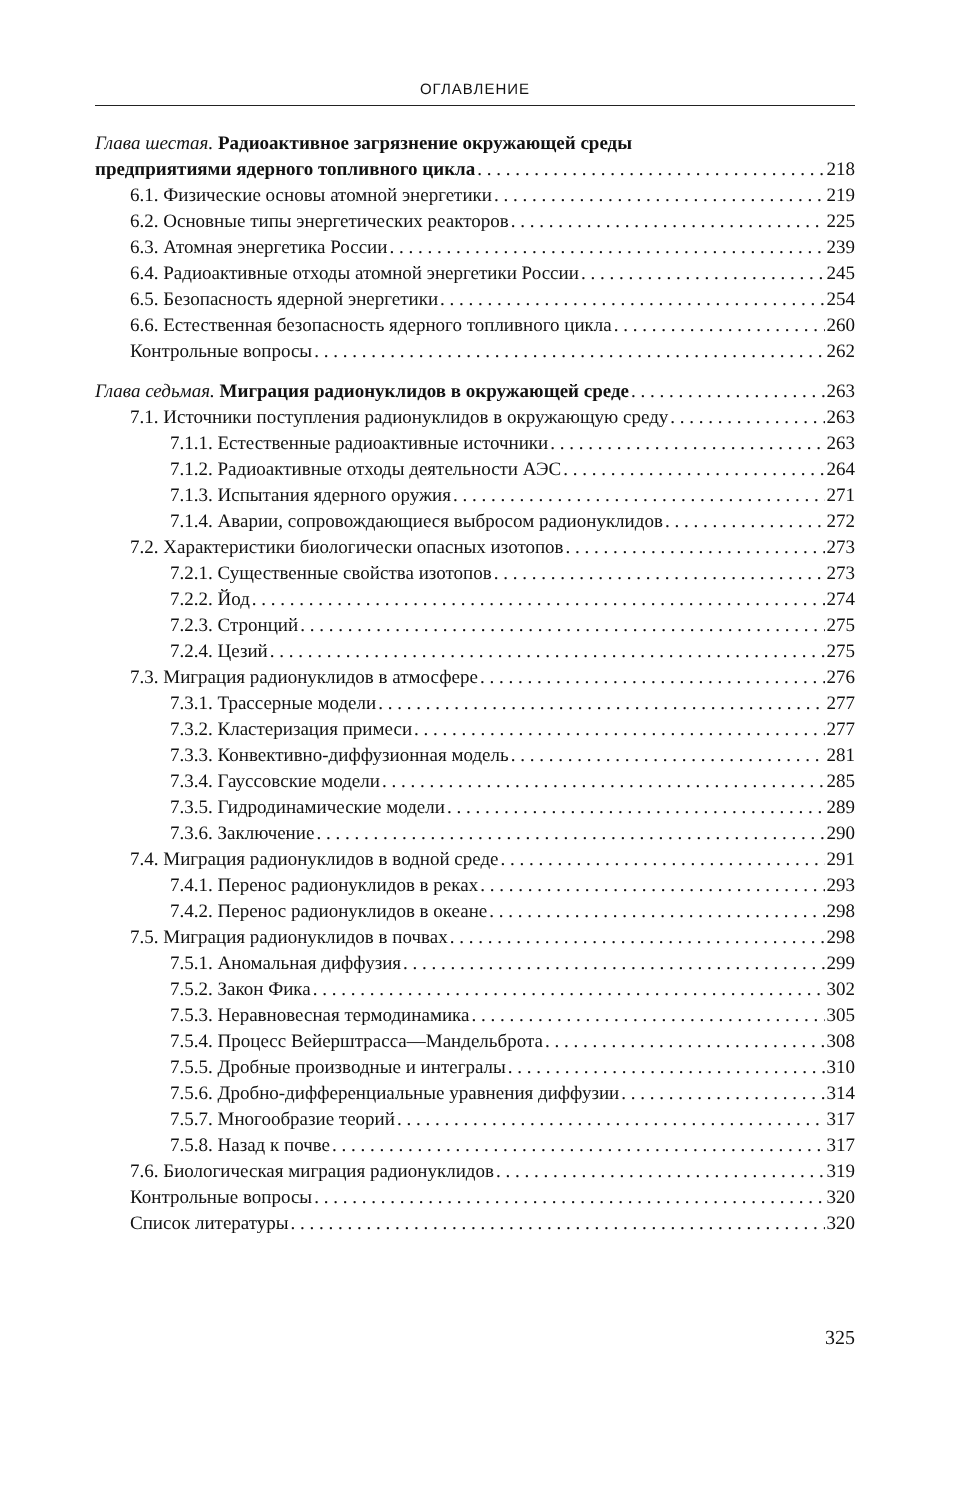ОГЛАВЛЕНИЕ
Глава шестая. Радиоактивное загрязнение окружающей среды
предприятиями ядерного топливного цикла 218
6.1. Физические основы атомной энергетики 219
6.2. Основные типы энергетических реакторов 225
6.3. Атомная энергетика России 239
6.4. Радиоактивные отходы атомной энергетики России 245
6.5. Безопасность ядерной энергетики 254
6.6. Естественная безопасность ядерного топливного цикла 260
Контрольные вопросы 262
Глава седьмая. Миграция радионуклидов в окружающей среде 263
7.1. Источники поступления радионуклидов в окружающую среду 263
7.1.1. Естественные радиоактивные источники 263
7.1.2. Радиоактивные отходы деятельности АЭС 264
7.1.3. Испытания ядерного оружия 271
7.1.4. Аварии, сопровождающиеся выбросом радионуклидов 272
7.2. Характеристики биологически опасных изотопов 273
7.2.1. Существенные свойства изотопов 273
7.2.2. Йод 274
7.2.3. Стронций 275
7.2.4. Цезий 275
7.3. Миграция радионуклидов в атмосфере 276
7.3.1. Трассерные модели 277
7.3.2. Кластеризация примеси 277
7.3.3. Конвективно-диффузионная модель 281
7.3.4. Гауссовские модели 285
7.3.5. Гидродинамические модели 289
7.3.6. Заключение 290
7.4. Миграция радионуклидов в водной среде 291
7.4.1. Перенос радионуклидов в реках 293
7.4.2. Перенос радионуклидов в океане 298
7.5. Миграция радионуклидов в почвах 298
7.5.1. Аномальная диффузия 299
7.5.2. Закон Фика 302
7.5.3. Неравновесная термодинамика 305
7.5.4. Процесс Вейерштрасса—Мандельброта 308
7.5.5. Дробные производные и интегралы 310
7.5.6. Дробно-дифференциальные уравнения диффузии 314
7.5.7. Многообразие теорий 317
7.5.8. Назад к почве 317
7.6. Биологическая миграция радионуклидов 319
Контрольные вопросы 320
Список литературы 320
325